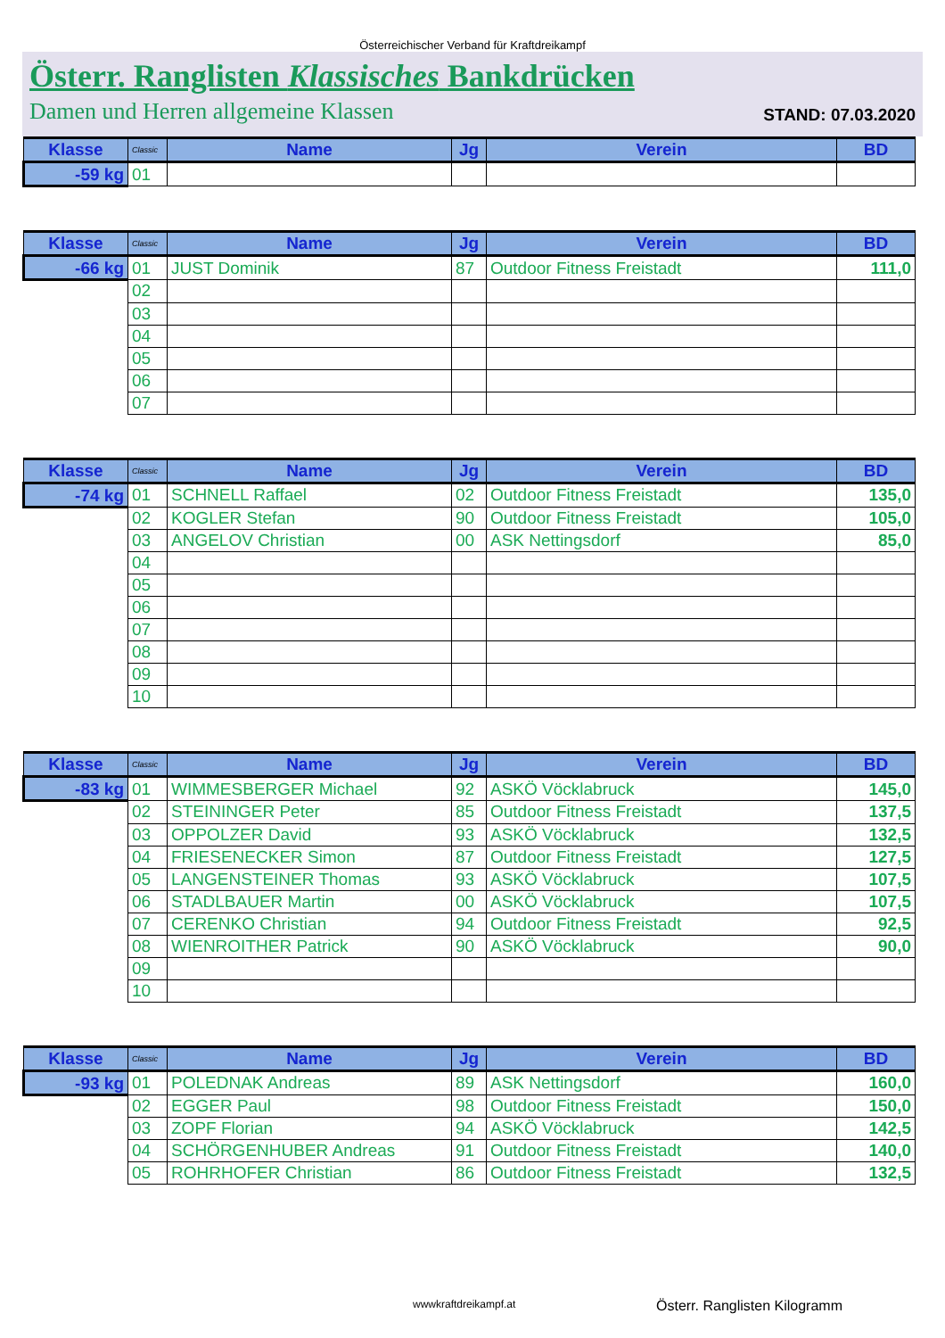Österreichischer Verband für Kraftdreikampf
Österr. Ranglisten Klassisches Bankdrücken
Damen und Herren allgemeine Klassen STAND: 07.03.2020
| Klasse | Classic | Name | Jg | Verein | BD |
| --- | --- | --- | --- | --- | --- |
| -59 kg | 01 | | | | |
| Klasse | Classic | Name | Jg | Verein | BD |
| --- | --- | --- | --- | --- | --- |
| -66 kg | 01 | JUST Dominik | 87 | Outdoor Fitness Freistadt | 111,0 |
| | 02 | | | | |
| | 03 | | | | |
| | 04 | | | | |
| | 05 | | | | |
| | 06 | | | | |
| | 07 | | | | |
| Klasse | Classic | Name | Jg | Verein | BD |
| --- | --- | --- | --- | --- | --- |
| -74 kg | 01 | SCHNELL Raffael | 02 | Outdoor Fitness Freistadt | 135,0 |
| | 02 | KOGLER Stefan | 90 | Outdoor Fitness Freistadt | 105,0 |
| | 03 | ANGELOV Christian | 00 | ASK Nettingsdorf | 85,0 |
| | 04 | | | | |
| | 05 | | | | |
| | 06 | | | | |
| | 07 | | | | |
| | 08 | | | | |
| | 09 | | | | |
| | 10 | | | | |
| Klasse | Classic | Name | Jg | Verein | BD |
| --- | --- | --- | --- | --- | --- |
| -83 kg | 01 | WIMMESBERGER Michael | 92 | ASKÖ Vöcklabruck | 145,0 |
| | 02 | STEININGER Peter | 85 | Outdoor Fitness Freistadt | 137,5 |
| | 03 | OPPOLZER David | 93 | ASKÖ Vöcklabruck | 132,5 |
| | 04 | FRIESENECKER Simon | 87 | Outdoor Fitness Freistadt | 127,5 |
| | 05 | LANGENSTEINER Thomas | 93 | ASKÖ Vöcklabruck | 107,5 |
| | 06 | STADLBAUER Martin | 00 | ASKÖ Vöcklabruck | 107,5 |
| | 07 | CERENKO Christian | 94 | Outdoor Fitness Freistadt | 92,5 |
| | 08 | WIENROITHER Patrick | 90 | ASKÖ Vöcklabruck | 90,0 |
| | 09 | | | | |
| | 10 | | | | |
| Klasse | Classic | Name | Jg | Verein | BD |
| --- | --- | --- | --- | --- | --- |
| -93 kg | 01 | POLEDNAK Andreas | 89 | ASK Nettingsdorf | 160,0 |
| | 02 | EGGER Paul | 98 | Outdoor Fitness Freistadt | 150,0 |
| | 03 | ZOPF Florian | 94 | ASKÖ Vöcklabruck | 142,5 |
| | 04 | SCHÖRGENHUBER Andreas | 91 | Outdoor Fitness Freistadt | 140,0 |
| | 05 | ROHRHOFER Christian | 86 | Outdoor Fitness Freistadt | 132,5 |
wwwkraftdreikampf.at Österr. Ranglisten Kilogramm